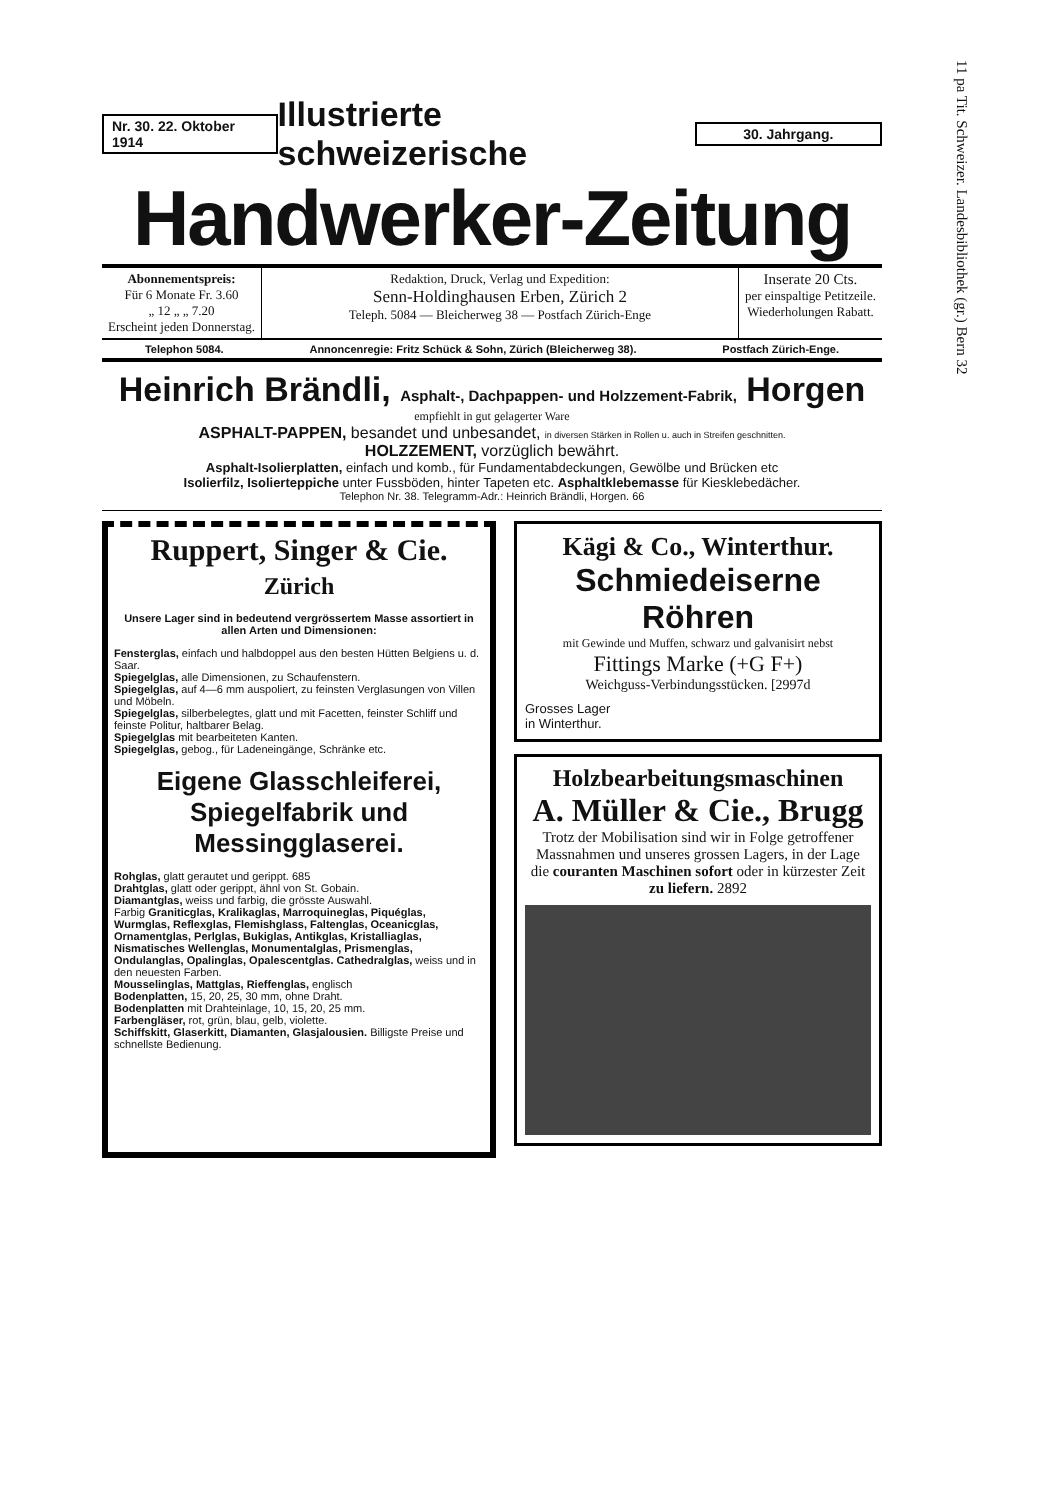11 pa Tit. Schweizer. Landesbibliothek (gr.) Bern 32
Nr. 30. 22. Oktober 1914 Illustrierte schweizerische 30. Jahrgang.
Handwerker-Zeitung
Abonnementspreis:
Für 6 Monate Fr. 3.60
„ 12 „ „ 7.20
Erscheint jeden Donnerstag.
Redaktion, Druck, Verlag und Expedition:
Senn-Holdinghausen Erben, Zürich 2
Teleph. 5084 — Bleicherweg 38 — Postfach Zürich-Enge
Inserate 20 Cts.
per einspaltige Petitzeile.
Wiederholungen Rabatt.
Telephon 5084. Annoncenregie: Fritz Schück & Sohn, Zürich (Bleicherweg 38). Postfach Zürich-Enge.
Heinrich Brändli, Asphalt-, Dachpappen- und Holzzement-Fabrik, Horgen
empfiehlt in gut gelagerter Ware
ASPHALT-PAPPEN, besandet und unbesandet, in diversen Stärken in Rollen u. auch in Streifen geschnitten.
HOLZZEMENT, vorzüglich bewährt.
Asphalt-Isolierplatten, einfach und komb., für Fundamentabdeckungen, Gewölbe und Brücken etc
Isolierfilz, Isolierteppiche unter Fussböden, hinter Tapeten etc. Asphaltklebemasse für Kiesklebedächer.
Telephon Nr. 38. Telegramm-Adr.: Heinrich Brändli, Horgen. 66
Ruppert, Singer & Cie.
Zürich
Unsere Lager sind in bedeutend vergrössertem Masse assortiert in allen Arten und Dimensionen:
Fensterglas, einfach und halbdoppel aus den besten Hütten Belgiens u. d. Saar.
Spiegelglas, alle Dimensionen, zu Schaufenstern.
Spiegelglas, auf 4—6 mm auspoliert, zu feinsten Verglasungen von Villen und Möbeln.
Spiegelglas, silberbelegtes, glatt und mit Facetten, feinster Schliff und feinste Politur, haltbarer Belag.
Spiegelglas mit bearbeiteten Kanten.
Spiegelglas, gebog., für Ladeneingänge, Schränke etc.
Eigene Glasschleiferei, Spiegelfabrik und Messingglaserei.
Rohglas, glatt gerautet und gerippt. 685
Drahtglas, glatt oder gerippt, ähnl von St. Gobain.
Diamantglas, weiss und farbig, die grösste Auswahl.
Farbig Graniticglas, Kralikaglas, Marroquineglas, Piquéglas, Wurmglas, Reflexglas, Flemishglass, Faltenglas, Oceanicglas, Ornamentglas, Perlglas, Bukiglas, Antikglas, Kristalliaglas, Nismatisches Wellenglas, Monumentalglas, Prismenglas, Ondulanglas, Opalinglas, Opalescentglas. Cathedralglas, weiss und in den neuesten Farben.
Mousselinglas, Mattglas, Rieffenglas, englisch
Bodenplatten, 15, 20, 25, 30 mm, ohne Draht.
Bodenplatten mit Drahteinlage, 10, 15, 20, 25 mm.
Farbengläser, rot, grün, blau, gelb, violette.
Schiffskitt, Glaserkitt, Diamanten, Glasjalousien. Billigste Preise und schnellste Bedienung.
Kägi & Co., Winterthur.
Schmiedeiserne Röhren
mit Gewinde und Muffen, schwarz und galvanisirt nebst
Fittings Marke (+G F+)
Weichguss-Verbindungsstücken. [2997d
Grosses Lager
in Winterthur.
Holzbearbeitungsmaschinen
A. Müller & Cie., Brugg
Trotz der Mobilisation sind wir in Folge getroffener Massnahmen und unseres grossen Lagers, in der Lage die couranten Maschinen sofort oder in kürzester Zeit zu liefern. 2892